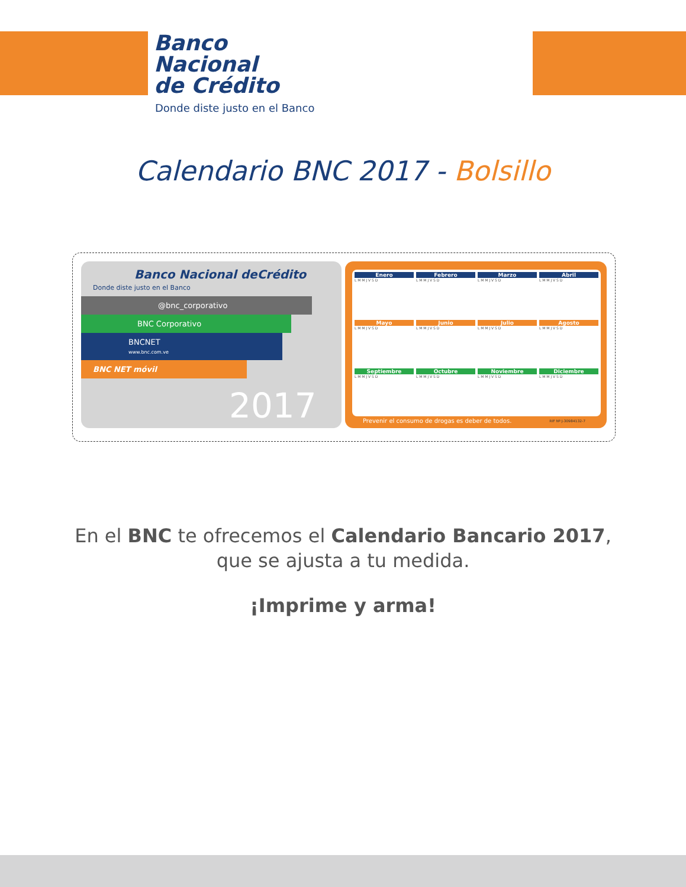Banco
Nacional
de Crédito
Donde diste justo en el Banco
Calendario BNC 2017 - Bolsillo
Banco Nacional deCrédito
Donde diste justo en el Banco
@bnc_corporativo
BNC Corporativo
BNCNET
www.bnc.com.ve
BNC NET móvil
2017
Enero
L M M J V S D
Febrero
L M M J V S D
Marzo
L M M J V S D
Abril
L M M J V S D
Mayo
L M M J V S D
Junio
L M M J V S D
Julio
L M M J V S D
Agosto
L M M J V S D
Septiembre
L M M J V S D
Octubre
L M M J V S D
Noviembre
L M M J V S D
Diciembre
L M M J V S D
Prevenir el consumo de drogas es deber de todos.
RIF Nº J-30984132-7
En el BNC te ofrecemos el Calendario Bancario 2017,
que se ajusta a tu medida.
¡Imprime y arma!